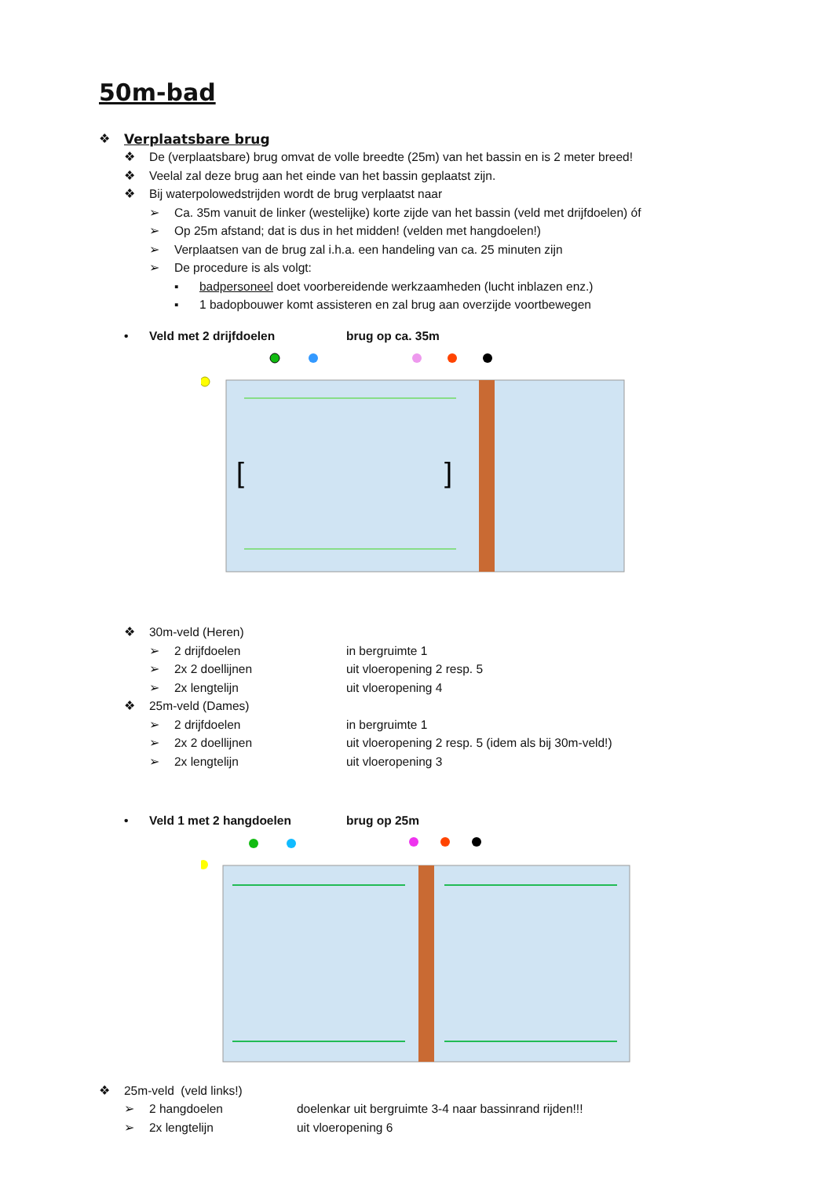50m-bad
❖ Verplaatsbare brug
❖ De (verplaatsbare) brug omvat de volle breedte (25m) van het bassin en is 2 meter breed!
❖ Veelal zal deze brug aan het einde van het bassin geplaatst zijn.
❖ Bij waterpolowedstrijden wordt de brug verplaatst naar
➢ Ca. 35m vanuit de linker (westelijke) korte zijde van het bassin (veld met drijfdoelen) óf
➢ Op 25m afstand; dat is dus in het midden! (velden met hangdoelen!)
➢ Verplaatsen van de brug zal i.h.a. een handeling van ca. 25 minuten zijn
➢ De procedure is als volgt:
▪ badpersoneel doet voorbereidende werkzaamheden (lucht inblazen enz.)
▪ 1 badopbouwer komt assisteren en zal brug aan overzijde voortbewegen
• Veld met 2 drijfdoelen brug op ca. 35m
[
]
❖ 30m-veld (Heren)
➢ 2 drijfdoelen in bergruimte 1
➢ 2x 2 doellijnen uit vloeropening 2 resp. 5
➢ 2x lengtelijn uit vloeropening 4
❖ 25m-veld (Dames)
➢ 2 drijfdoelen in bergruimte 1
➢ 2x 2 doellijnen uit vloeropening 2 resp. 5 (idem als bij 30m-veld!)
➢ 2x lengtelijn uit vloeropening 3
• Veld 1 met 2 hangdoelen brug op 25m
❖ 25m-veld (veld links!)
➢ 2 hangdoelen doelenkar uit bergruimte 3-4 naar bassinrand rijden!!!
➢ 2x lengtelijn uit vloeropening 6